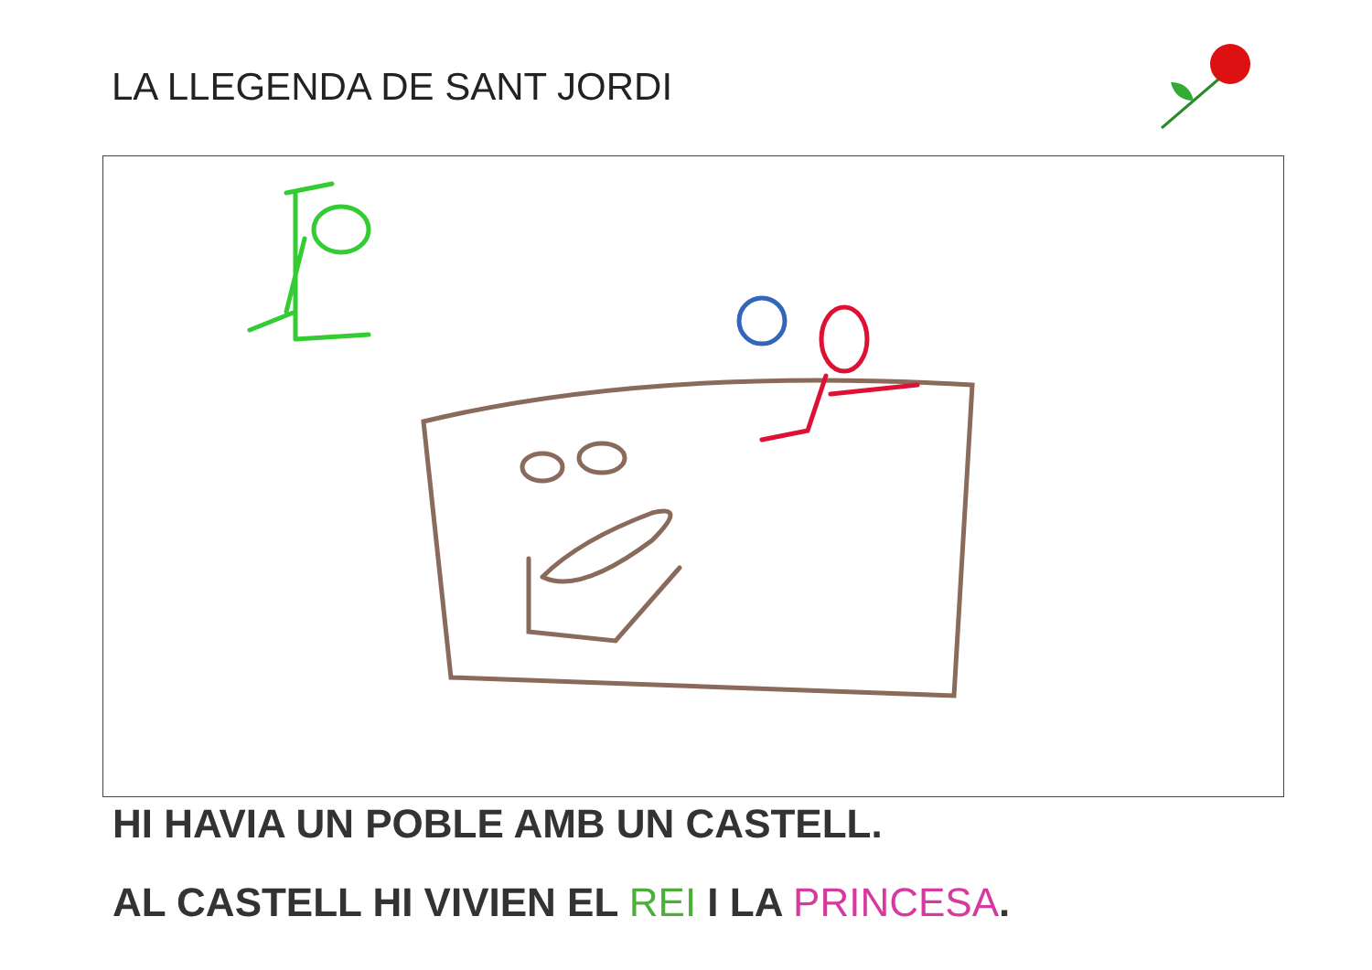LA LLEGENDA DE SANT JORDI
HI HAVIA UN POBLE AMB UN CASTELL.
AL CASTELL HI VIVIEN EL REI I LA PRINCESA.